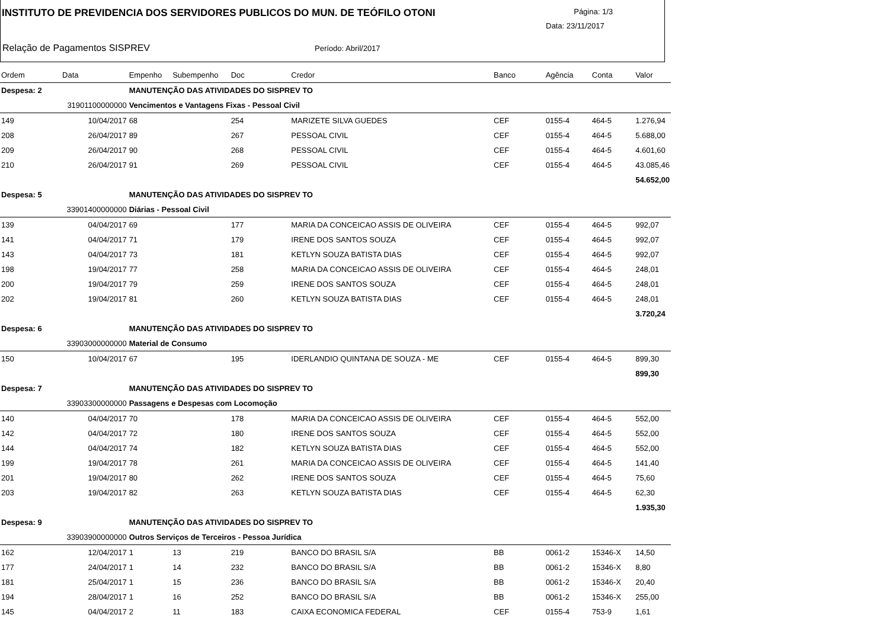INSTITUTO DE PREVIDENCIA DOS SERVIDORES PUBLICOS DO MUN. DE TEÓFILO OTONI
Página: 1/3
Data: 23/11/2017
Relação de Pagamentos SISPREV Período: Abril/2017
| Ordem | Data | Empenho | Subempenho | Doc | Credor | Banco | Agência | Conta | Valor |
| --- | --- | --- | --- | --- | --- | --- | --- | --- | --- |
| Despesa: 2 | | MANUTENÇÃO DAS ATIVIDADES DO SISPREV TO | | | | | | | |
| 31901100000000 | | Vencimentos e Vantagens Fixas - Pessoal Civil | | | | | | | |
| 149 | 10/04/2017 | 68 | | 254 | MARIZETE SILVA GUEDES | CEF | 0155-4 | 464-5 | 1.276,94 |
| 208 | 26/04/2017 | 89 | | 267 | PESSOAL CIVIL | CEF | 0155-4 | 464-5 | 5.688,00 |
| 209 | 26/04/2017 | 90 | | 268 | PESSOAL CIVIL | CEF | 0155-4 | 464-5 | 4.601,60 |
| 210 | 26/04/2017 | 91 | | 269 | PESSOAL CIVIL | CEF | 0155-4 | 464-5 | 43.085,46 |
| | | | | | | | | | 54.652,00 |
| Despesa: 5 | | MANUTENÇÃO DAS ATIVIDADES DO SISPREV TO | | | | | | | |
| 33901400000000 | | Diárias - Pessoal Civil | | | | | | | |
| 139 | 04/04/2017 | 69 | | 177 | MARIA DA CONCEICAO ASSIS DE OLIVEIRA | CEF | 0155-4 | 464-5 | 992,07 |
| 141 | 04/04/2017 | 71 | | 179 | IRENE DOS SANTOS SOUZA | CEF | 0155-4 | 464-5 | 992,07 |
| 143 | 04/04/2017 | 73 | | 181 | KETLYN SOUZA BATISTA DIAS | CEF | 0155-4 | 464-5 | 992,07 |
| 198 | 19/04/2017 | 77 | | 258 | MARIA DA CONCEICAO ASSIS DE OLIVEIRA | CEF | 0155-4 | 464-5 | 248,01 |
| 200 | 19/04/2017 | 79 | | 259 | IRENE DOS SANTOS SOUZA | CEF | 0155-4 | 464-5 | 248,01 |
| 202 | 19/04/2017 | 81 | | 260 | KETLYN SOUZA BATISTA DIAS | CEF | 0155-4 | 464-5 | 248,01 |
| | | | | | | | | | 3.720,24 |
| Despesa: 6 | | MANUTENÇÃO DAS ATIVIDADES DO SISPREV TO | | | | | | | |
| 33903000000000 | | Material de Consumo | | | | | | | |
| 150 | 10/04/2017 | 67 | | 195 | IDERLANDIO QUINTANA DE SOUZA - ME | CEF | 0155-4 | 464-5 | 899,30 |
| | | | | | | | | | 899,30 |
| Despesa: 7 | | MANUTENÇÃO DAS ATIVIDADES DO SISPREV TO | | | | | | | |
| 33903300000000 | | Passagens e Despesas com Locomoção | | | | | | | |
| 140 | 04/04/2017 | 70 | | 178 | MARIA DA CONCEICAO ASSIS DE OLIVEIRA | CEF | 0155-4 | 464-5 | 552,00 |
| 142 | 04/04/2017 | 72 | | 180 | IRENE DOS SANTOS SOUZA | CEF | 0155-4 | 464-5 | 552,00 |
| 144 | 04/04/2017 | 74 | | 182 | KETLYN SOUZA BATISTA DIAS | CEF | 0155-4 | 464-5 | 552,00 |
| 199 | 19/04/2017 | 78 | | 261 | MARIA DA CONCEICAO ASSIS DE OLIVEIRA | CEF | 0155-4 | 464-5 | 141,40 |
| 201 | 19/04/2017 | 80 | | 262 | IRENE DOS SANTOS SOUZA | CEF | 0155-4 | 464-5 | 75,60 |
| 203 | 19/04/2017 | 82 | | 263 | KETLYN SOUZA BATISTA DIAS | CEF | 0155-4 | 464-5 | 62,30 |
| | | | | | | | | | 1.935,30 |
| Despesa: 9 | | MANUTENÇÃO DAS ATIVIDADES DO SISPREV TO | | | | | | | |
| 33903900000000 | | Outros Serviços de Terceiros - Pessoa Jurídica | | | | | | | |
| 162 | 12/04/2017 | 1 | 13 | 219 | BANCO DO BRASIL S/A | BB | 0061-2 | 15346-X | 14,50 |
| 177 | 24/04/2017 | 1 | 14 | 232 | BANCO DO BRASIL S/A | BB | 0061-2 | 15346-X | 8,80 |
| 181 | 25/04/2017 | 1 | 15 | 236 | BANCO DO BRASIL S/A | BB | 0061-2 | 15346-X | 20,40 |
| 194 | 28/04/2017 | 1 | 16 | 252 | BANCO DO BRASIL S/A | BB | 0061-2 | 15346-X | 255,00 |
| 145 | 04/04/2017 | 2 | 11 | 183 | CAIXA ECONOMICA FEDERAL | CEF | 0155-4 | 753-9 | 1,61 |